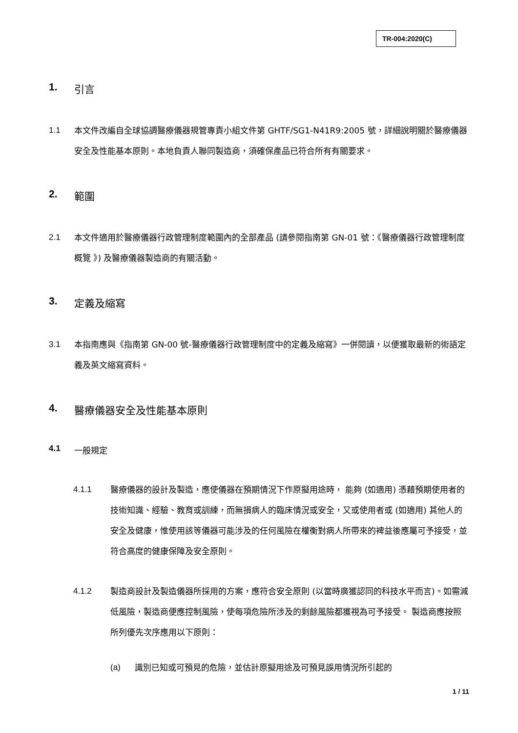TR-004:2020(C)
1. 引言
1.1 本文件改編自全球協調醫療儀器規管專責小組文件第 GHTF/SG1-N41R9:2005 號，詳細說明關於醫療儀器安全及性能基本原則。本地負責人聯同製造商，須確保產品已符合所有有關要求。
2. 範圍
2.1 本文件適用於醫療儀器行政管理制度範圍內的全部產品 (請參閱指南第 GN-01 號：《醫療儀器行政管理制度概覽 》) 及醫療儀器製造商的有關活動。
3. 定義及縮寫
3.1 本指南應與《指南第 GN-00 號-醫療儀器行政管理制度中的定義及縮寫》一併閱讀，以便獲取最新的術語定義及英文縮寫資料。
4. 醫療儀器安全及性能基本原則
4.1 一般規定
4.1.1 醫療儀器的設計及製造，應使儀器在預期情況下作原擬用途時， 能夠 (如適用) 憑藉預期使用者的技術知識、經驗、教育或訓練，而無損病人的臨床情況或安全，又或使用者或 (如適用) 其他人的安全及健康，惟使用該等儀器可能涉及的任何風險在權衡對病人所帶來的裨益後應屬可予接受，並符合高度的健康保障及安全原則。
4.1.2 製造商設計及製造儀器所採用的方案，應符合安全原則 (以當時廣獲認同的科技水平而言)。如需減低風險，製造商便應控制風險，使每項危險所涉及的剩餘風險都獲視為可予接受。 製造商應按照所列優先次序應用以下原則：
(a) 識別已知或可預見的危險，並估計原擬用途及可預見誤用情況所引起的
1 / 11